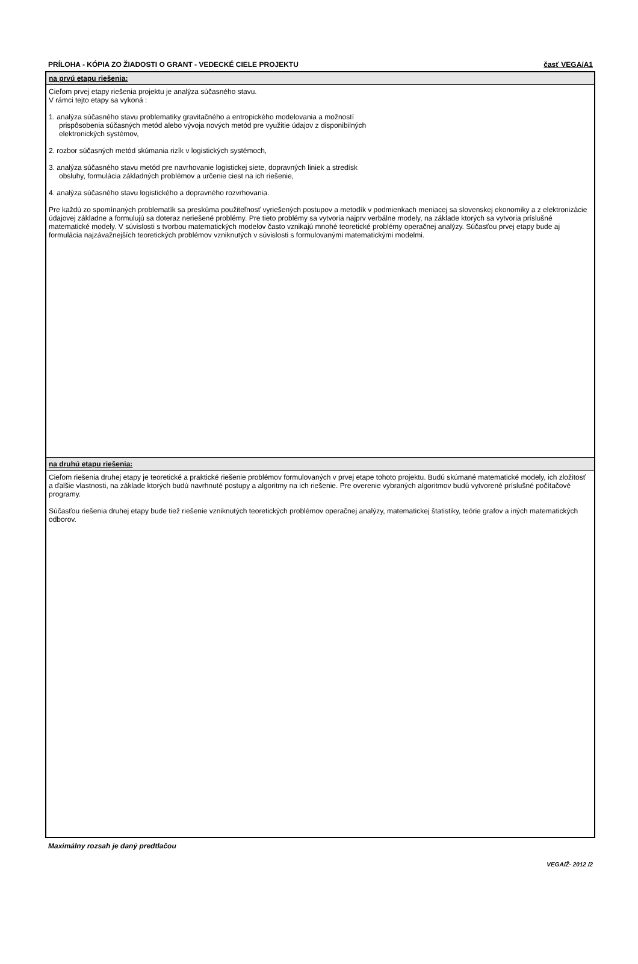PRÍLOHA - KÓPIA ZO ŽIADOSTI O GRANT - VEDECKÉ CIELE PROJEKTU časť VEGA/A1
na prvú etapu riešenia:
Cieľom prvej etapy riešenia projektu je analýza súčasného stavu.
V rámci tejto etapy sa vykoná :
1. analýza súčasného stavu problematiky gravitačného a entropického modelovania a možností
prispôsobenia súčasných metód alebo vývoja nových metód pre využitie údajov z disponibilných
elektronických systémov,
2. rozbor súčasných metód skúmania rizík v logistických systémoch,
3. analýza súčasného stavu metód pre navrhovanie logistickej siete, dopravných liniek a stredísk
obsluhy, formulácia základných problémov a určenie ciest na ich riešenie,
4. analýza súčasného stavu logistického a dopravného rozvrhovania.
Pre každú zo spomínaných problematík sa preskúma použiteľnosť vyriešených postupov a metodík v podmienkach meniacej sa slovenskej ekonomiky a z elektronizácie údajovej základne a formulujú sa doteraz neriešené problémy. Pre tieto problémy sa vytvoria najprv verbálne modely, na základe ktorých sa vytvoria príslušné matematické modely. V súvislosti s tvorbou matematických modelov často vznikajú mnohé teoretické problémy operačnej analýzy. Súčasťou prvej etapy bude aj formulácia najzávažnejších teoretických problémov vzniknutých v súvislosti s formulovanými matematickými modelmi.
na druhú etapu riešenia:
Cieľom riešenia druhej etapy je teoretické a praktické riešenie problémov formulovaných v prvej etape tohoto projektu. Budú skúmané matematické modely, ich zložitosť a ďalšie vlastnosti, na základe ktorých budú navrhnuté postupy a algoritmy na ich riešenie. Pre overenie vybraných algoritmov budú vytvorené príslušné počítačové programy.
Súčasťou riešenia druhej etapy bude tiež riešenie vzniknutých teoretických problémov operačnej analýzy, matematickej štatistiky, teórie grafov a iných matematických odborov.
Maximálny rozsah je daný predtlačou
VEGA/Ž- 2012 /2